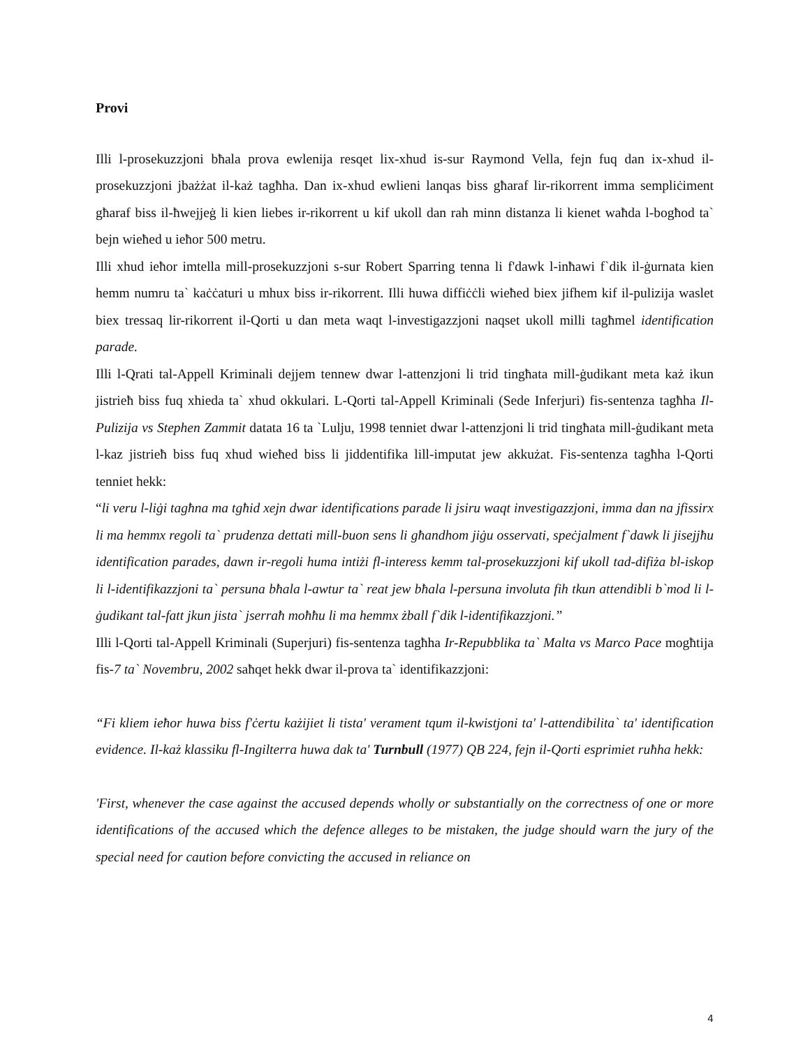Provi
Illi l-prosekuzzjoni bħala prova ewlenija resqet lix-xhud is-sur Raymond Vella, fejn fuq dan ix-xhud il-prosekuzzjoni jbażżat il-każ tagħha. Dan ix-xhud ewlieni lanqas biss għaraf lir-rikorrent imma sempliċiment għaraf biss il-ħwejjeġ li kien liebes ir-rikorrent u kif ukoll dan rah minn distanza li kienet waħda l-bogħod ta` bejn wieħed u ieħor 500 metru.
Illi xhud ieħor imtella mill-prosekuzzjoni s-sur Robert Sparring tenna li f'dawk l-inħawi f`dik il-ġurnata kien hemm numru ta` kaċċaturi u mhux biss ir-rikorrent. Illi huwa diffiċċli wieħed biex jifhem kif il-pulizija waslet biex tressaq lir-rikorrent il-Qorti u dan meta waqt l-investigazzjoni naqset ukoll milli tagħmel identification parade.
Illi l-Qrati tal-Appell Kriminali dejjem tennew dwar l-attenzjoni li trid tingħata mill-ġudikant meta każ ikun jistrieħ biss fuq xhieda ta` xhud okkulari. L-Qorti tal-Appell Kriminali (Sede Inferjuri) fis-sentenza tagħha Il-Pulizija vs Stephen Zammit datata 16 ta `Lulju, 1998 tenniet dwar l-attenzjoni li trid tingħata mill-ġudikant meta l-kaz jistrieħ biss fuq xhud wieħed biss li jiddentifika lill-imputat jew akkużat. Fis-sentenza tagħha l-Qorti tenniet hekk:
“li veru l-liġi tagħna ma tgħid xejn dwar identifications parade li jsiru waqt investigazzjoni, imma dan na jfissirx li ma hemmx regoli ta` prudenza dettati mill-buon sens li għandhom jiġu osservati, speċjalment f`dawk li jisejjħu identification parades, dawn ir-regoli huma intiżi fl-interess kemm tal-prosekuzzjoni kif ukoll tad-difiża bl-iskop li l-identifikazzjoni ta` persuna bħala l-awtur ta` reat jew bħala l-persuna involuta fih tkun attendibli b`mod li l-ġudikant tal-fatt jkun jista` jserraħ moħħu li ma hemmx żball f`dik l-identifikazzjoni.”
Illi l-Qorti tal-Appell Kriminali (Superjuri) fis-sentenza tagħha Ir-Repubblika ta` Malta vs Marco Pace mogħtija fis-7 ta` Novembru, 2002 saħqet hekk dwar il-prova ta` identifikazzjoni:
“Fi kliem ieħor huwa biss f'ċertu każijiet li tista' verament tqum il-kwistjoni ta' l-attendibilita` ta' identification evidence. Il-każ klassiku fl-Ingilterra huwa dak ta' Turnbull (1977) QB 224, fejn il-Qorti esprimiet ruħha hekk:
'First, whenever the case against the accused depends wholly or substantially on the correctness of one or more identifications of the accused which the defence alleges to be mistaken, the judge should warn the jury of the special need for caution before convicting the accused in reliance on
4